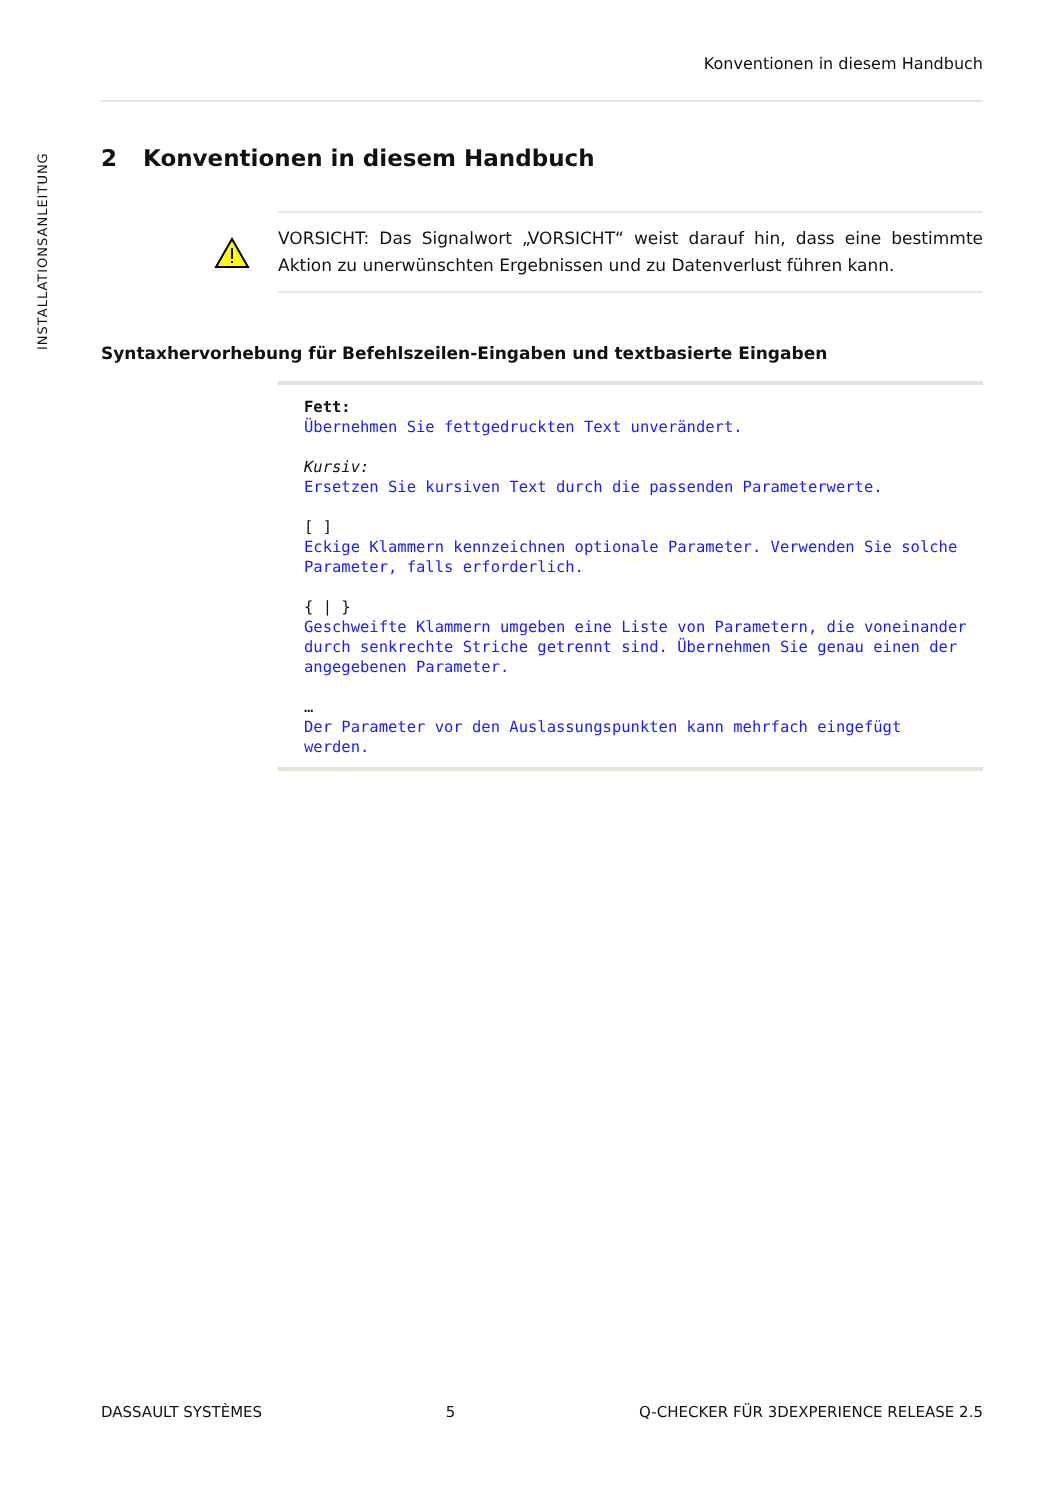Konventionen in diesem Handbuch
INSTALLATIONSANLEITUNG
2 Konventionen in diesem Handbuch
VORSICHT: Das Signalwort „VORSICHT“ weist darauf hin, dass eine bestimmte Aktion zu unerwünschten Ergebnissen und zu Datenverlust führen kann.
Syntaxhervorhebung für Befehlszeilen-Eingaben und textbasierte Eingaben
Fett:
Übernehmen Sie fettgedruckten Text unverändert.
Kursiv:
Ersetzen Sie kursiven Text durch die passenden Parameterwerte.
[ ]
Eckige Klammern kennzeichnen optionale Parameter. Verwenden Sie solche Parameter, falls erforderlich.
{ | }
Geschweifte Klammern umgeben eine Liste von Parametern, die voneinander durch senkrechte Striche getrennt sind. Übernehmen Sie genau einen der angegebenen Parameter.
…
Der Parameter vor den Auslassungspunkten kann mehrfach eingefügt werden.
DASSAULT SYSTÈMES 5 Q-CHECKER FÜR 3DEXPERIENCE RELEASE 2.5